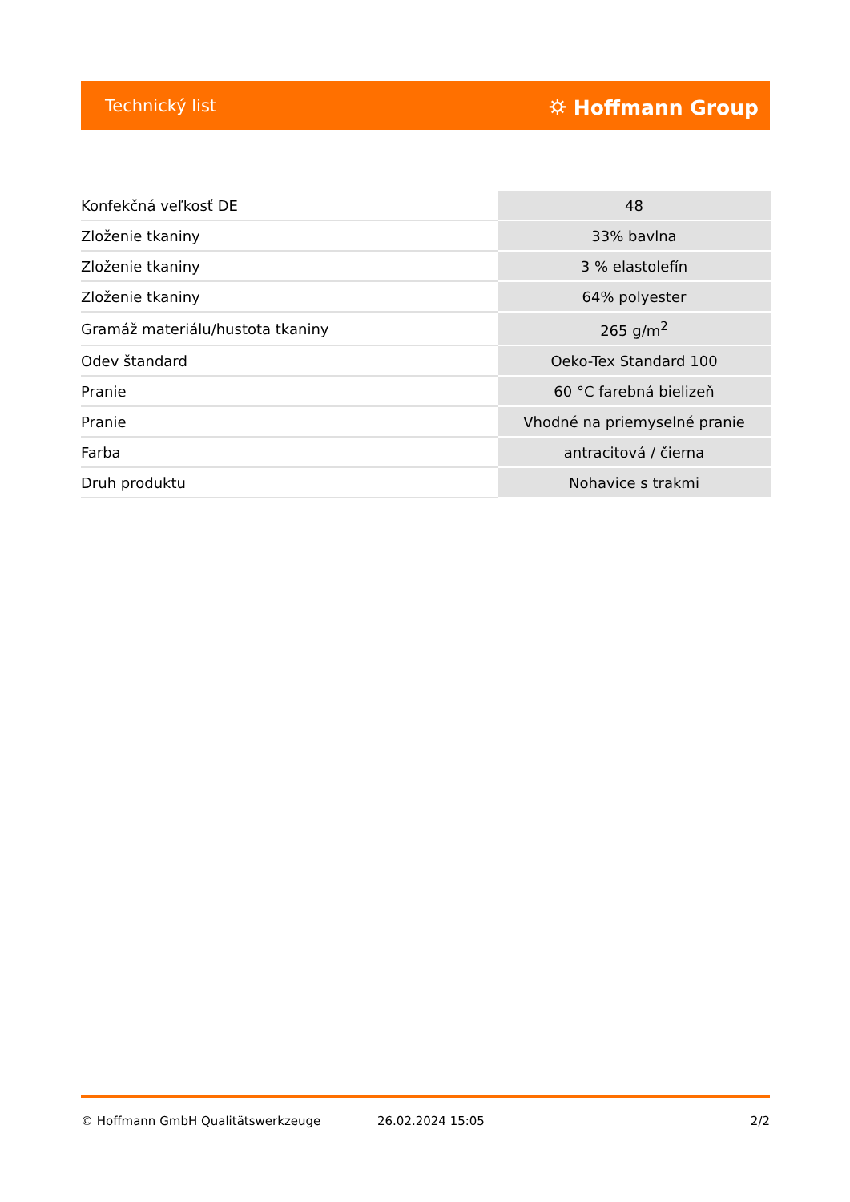Technický list ⛭ Hoffmann Group
| Konfekčná veľkosť DE | 48 |
| Zloženie tkaniny | 33% bavlna |
| Zloženie tkaniny | 3 % elastolefín |
| Zloženie tkaniny | 64% polyester |
| Gramáž materiálu/hustota tkaniny | 265 g/m<sup>2</sup> |
| Odev štandard | Oeko-Tex Standard 100 |
| Pranie | 60 °C farebná bielizeň |
| Pranie | Vhodné na priemyselné pranie |
| Farba | antracitová / čierna |
| Druh produktu | Nohavice s trakmi |
© Hoffmann GmbH Qualitätswerkzeuge 26.02.2024 15:05 2/2